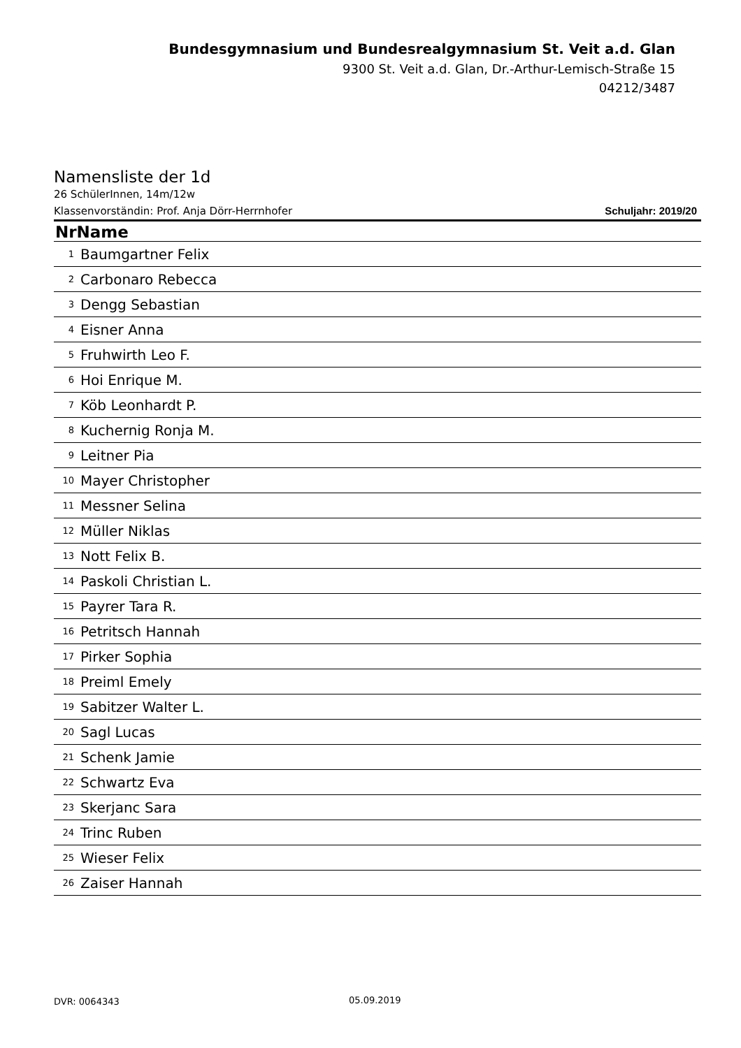Bundesgymnasium und Bundesrealgymnasium St. Veit a.d. Glan
9300 St. Veit a.d. Glan, Dr.-Arthur-Lemisch-Straße 15
04212/3487
Namensliste der 1d
26 SchülerInnen, 14m/12w
Klassenvorständin: Prof. Anja Dörr-Herrnhofer Schuljahr: 2019/20
| NrName | |
| --- | --- |
| 1 | Baumgartner Felix |
| 2 | Carbonaro Rebecca |
| 3 | Dengg Sebastian |
| 4 | Eisner Anna |
| 5 | Fruhwirth Leo F. |
| 6 | Hoi Enrique M. |
| 7 | Köb Leonhardt P. |
| 8 | Kuchernig Ronja M. |
| 9 | Leitner Pia |
| 10 | Mayer Christopher |
| 11 | Messner Selina |
| 12 | Müller Niklas |
| 13 | Nott Felix B. |
| 14 | Paskoli Christian L. |
| 15 | Payrer Tara R. |
| 16 | Petritsch Hannah |
| 17 | Pirker Sophia |
| 18 | Preiml Emely |
| 19 | Sabitzer Walter L. |
| 20 | Sagl Lucas |
| 21 | Schenk Jamie |
| 22 | Schwartz Eva |
| 23 | Skerjanc Sara |
| 24 | Trinc Ruben |
| 25 | Wieser Felix |
| 26 | Zaiser Hannah |
DVR: 0064343 05.09.2019